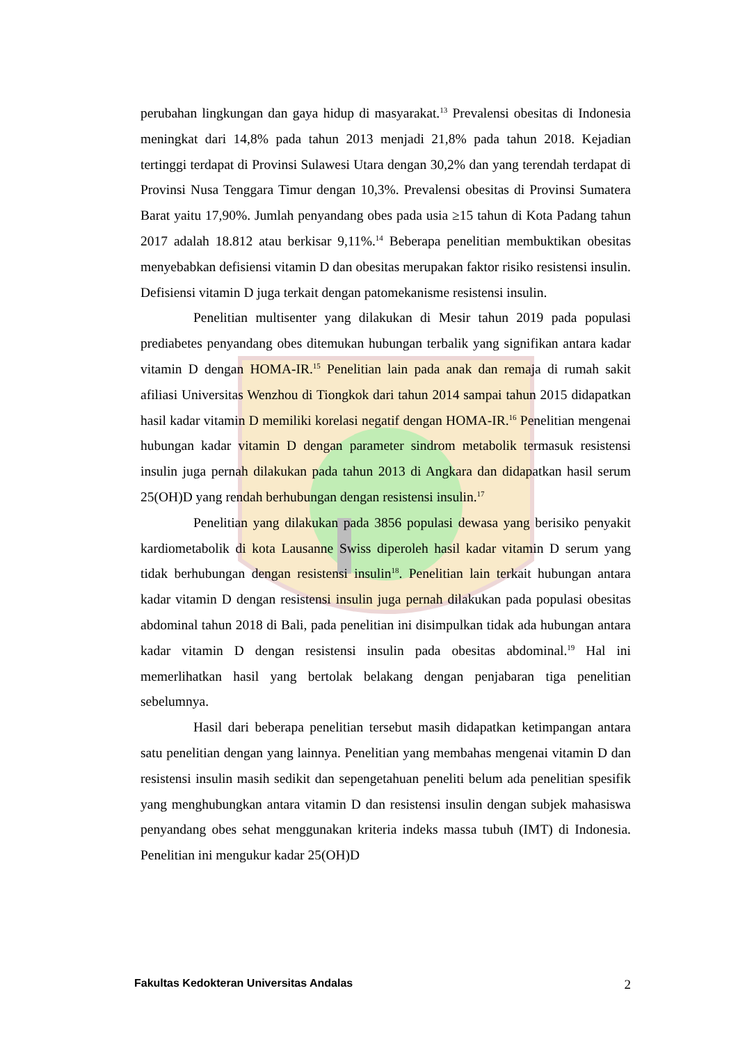perubahan lingkungan dan gaya hidup di masyarakat.<sup>13</sup> Prevalensi obesitas di Indonesia meningkat dari 14,8% pada tahun 2013 menjadi 21,8% pada tahun 2018. Kejadian tertinggi terdapat di Provinsi Sulawesi Utara dengan 30,2% dan yang terendah terdapat di Provinsi Nusa Tenggara Timur dengan 10,3%. Prevalensi obesitas di Provinsi Sumatera Barat yaitu 17,90%. Jumlah penyandang obes pada usia ≥15 tahun di Kota Padang tahun 2017 adalah 18.812 atau berkisar 9,11%.<sup>14</sup> Beberapa penelitian membuktikan obesitas menyebabkan defisiensi vitamin D dan obesitas merupakan faktor risiko resistensi insulin. Defisiensi vitamin D juga terkait dengan patomekanisme resistensi insulin.
Penelitian multisenter yang dilakukan di Mesir tahun 2019 pada populasi prediabetes penyandang obes ditemukan hubungan terbalik yang signifikan antara kadar vitamin D dengan HOMA-IR.<sup>15</sup> Penelitian lain pada anak dan remaja di rumah sakit afiliasi Universitas Wenzhou di Tiongkok dari tahun 2014 sampai tahun 2015 didapatkan hasil kadar vitamin D memiliki korelasi negatif dengan HOMA-IR.<sup>16</sup> Penelitian mengenai hubungan kadar vitamin D dengan parameter sindrom metabolik termasuk resistensi insulin juga pernah dilakukan pada tahun 2013 di Angkara dan didapatkan hasil serum 25(OH)D yang rendah berhubungan dengan resistensi insulin.<sup>17</sup>
Penelitian yang dilakukan pada 3856 populasi dewasa yang berisiko penyakit kardiometabolik di kota Lausanne Swiss diperoleh hasil kadar vitamin D serum yang tidak berhubungan dengan resistensi insulin<sup>18</sup>. Penelitian lain terkait hubungan antara kadar vitamin D dengan resistensi insulin juga pernah dilakukan pada populasi obesitas abdominal tahun 2018 di Bali, pada penelitian ini disimpulkan tidak ada hubungan antara kadar vitamin D dengan resistensi insulin pada obesitas abdominal.<sup>19</sup> Hal ini memerlihatkan hasil yang bertolak belakang dengan penjabaran tiga penelitian sebelumnya.
Hasil dari beberapa penelitian tersebut masih didapatkan ketimpangan antara satu penelitian dengan yang lainnya. Penelitian yang membahas mengenai vitamin D dan resistensi insulin masih sedikit dan sepengetahuan peneliti belum ada penelitian spesifik yang menghubungkan antara vitamin D dan resistensi insulin dengan subjek mahasiswa penyandang obes sehat menggunakan kriteria indeks massa tubuh (IMT) di Indonesia. Penelitian ini mengukur kadar 25(OH)D
Fakultas Kedokteran Universitas Andalas 2